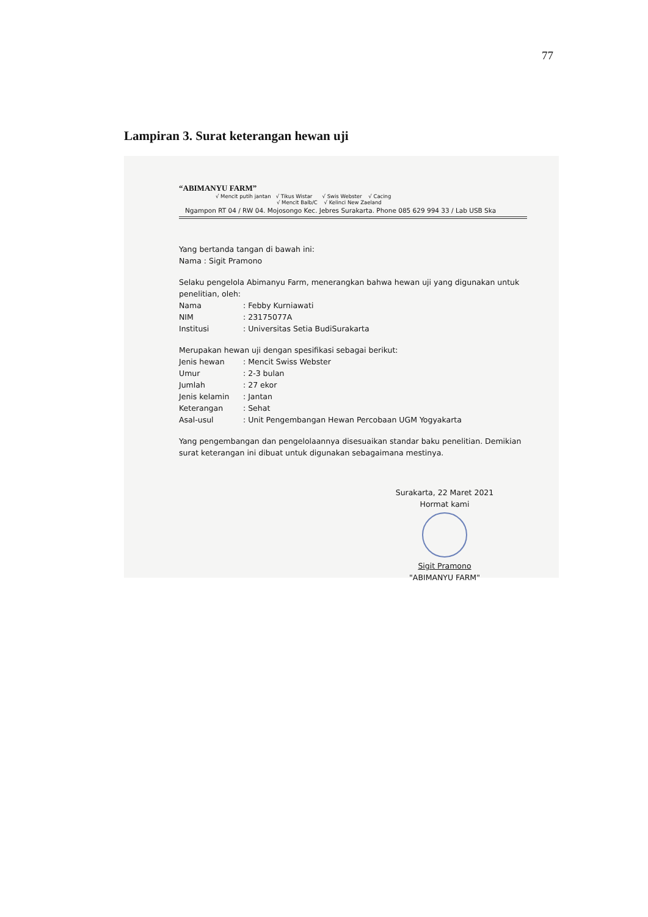77
Lampiran 3. Surat keterangan hewan uji
“ABIMANYU FARM”
√ Mencit putih jantan √ Tikus Wistar √ Swis Webster √ Cacing
√ Mencit Balb/C √ Kelinci New Zaeland
Ngampon RT 04 / RW 04. Mojosongo Kec. Jebres Surakarta. Phone 085 629 994 33 / Lab USB Ska
Yang bertanda tangan di bawah ini:
Nama : Sigit Pramono
Selaku pengelola Abimanyu Farm, menerangkan bahwa hewan uji yang digunakan untuk penelitian, oleh:
Nama : Febby Kurniawati
NIM : 23175077A
Institusi : Universitas Setia BudiSurakarta
Merupakan hewan uji dengan spesifikasi sebagai berikut:
Jenis hewan : Mencit Swiss Webster
Umur : 2-3 bulan
Jumlah : 27 ekor
Jenis kelamin : Jantan
Keterangan : Sehat
Asal-usul : Unit Pengembangan Hewan Percobaan UGM Yogyakarta
Yang pengembangan dan pengelolaannya disesuaikan standar baku penelitian. Demikian surat keterangan ini dibuat untuk digunakan sebagaimana mestinya.
Surakarta, 22 Maret 2021
Hormat kami
Sigit Pramono
"ABIMANYU FARM"